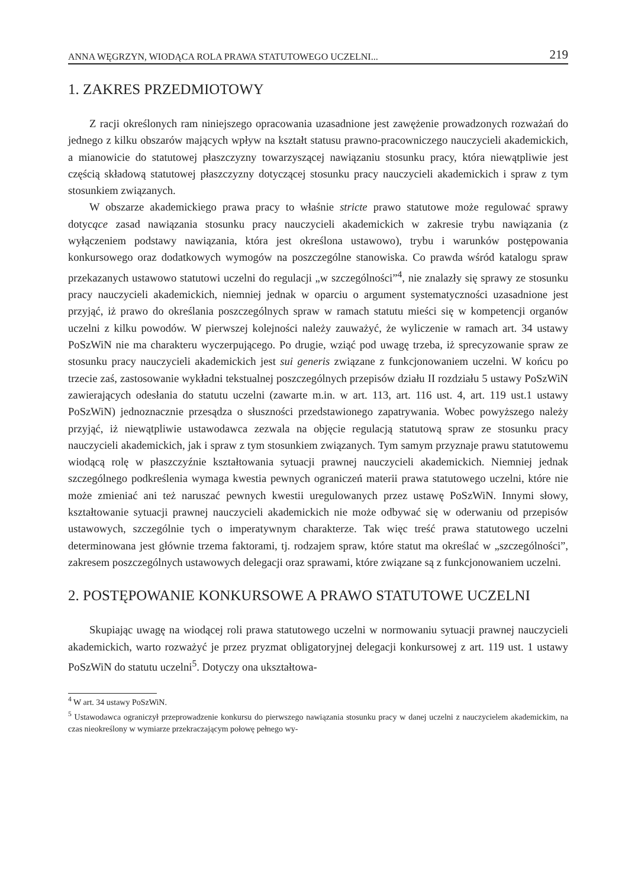ANNA WĘGRZYN, WIODĄCA ROLA PRAWA STATUTOWEGO UCZELNI... 219
1. ZAKRES PRZEDMIOTOWY
Z racji określonych ram niniejszego opracowania uzasadnione jest zawężenie prowadzonych rozważań do jednego z kilku obszarów mających wpływ na kształt statusu prawno-pracowniczego nauczycieli akademickich, a mianowicie do statutowej płaszczyzny towarzyszącej nawiązaniu stosunku pracy, która niewątpliwie jest częścią składową statutowej płaszczyzny dotyczącej stosunku pracy nauczycieli akademickich i spraw z tym stosunkiem związanych.
W obszarze akademickiego prawa pracy to właśnie stricte prawo statutowe może regulować sprawy dotycące zasad nawiązania stosunku pracy nauczycieli akademickich w zakresie trybu nawiązania (z wyłączeniem podstawy nawiązania, która jest określona ustawowo), trybu i warunków postępowania konkursowego oraz dodatkowych wymogów na poszczególne stanowiska. Co prawda wśród katalogu spraw przekazanych ustawowo statutowi uczelni do regulacji „w szczególności”<sup>4</sup>, nie znalazły się sprawy ze stosunku pracy nauczycieli akademickich, niemniej jednak w oparciu o argument systematyczności uzasadnione jest przyjąć, iż prawo do określania poszczególnych spraw w ramach statutu mieści się w kompetencji organów uczelni z kilku powodów. W pierwszej kolejności należy zauważyć, że wyliczenie w ramach art. 34 ustawy PoSzWiN nie ma charakteru wyczerpującego. Po drugie, wziąć pod uwagę trzeba, iż sprecyzowanie spraw ze stosunku pracy nauczycieli akademickich jest sui generis związane z funkcjonowaniem uczelni. W końcu po trzecie zaś, zastosowanie wykładni tekstualnej poszczególnych przepisów działu II rozdziału 5 ustawy PoSzWiN zawierających odesłania do statutu uczelni (zawarte m.in. w art. 113, art. 116 ust. 4, art. 119 ust.1 ustawy PoSzWiN) jednoznacznie przesądza o słuszności przedstawionego zapatrywania. Wobec powyższego należy przyjąć, iż niewątpliwie ustawodawca zezwala na objęcie regulacją statutową spraw ze stosunku pracy nauczycieli akademickich, jak i spraw z tym stosunkiem związanych. Tym samym przyznaje prawu statutowemu wiodącą rolę w płaszczyźnie kształtowania sytuacji prawnej nauczycieli akademickich. Niemniej jednak szczególnego podkreślenia wymaga kwestia pewnych ograniczeń materii prawa statutowego uczelni, które nie może zmieniać ani też naruszać pewnych kwestii uregulowanych przez ustawę PoSzWiN. Innymi słowy, kształtowanie sytuacji prawnej nauczycieli akademickich nie może odbywać się w oderwaniu od przepisów ustawowych, szczególnie tych o imperatywnym charakterze. Tak więc treść prawa statutowego uczelni determinowana jest głównie trzema faktorami, tj. rodzajem spraw, które statut ma określać w „szczególności”, zakresem poszczególnych ustawowych delegacji oraz sprawami, które związane są z funkcjonowaniem uczelni.
2. POSTĘPOWANIE KONKURSOWE A PRAWO STATUTOWE UCZELNI
Skupiając uwagę na wiodącej roli prawa statutowego uczelni w normowaniu sytuacji prawnej nauczycieli akademickich, warto rozważyć je przez pryzmat obligatoryjnej delegacji konkursowej z art. 119 ust. 1 ustawy PoSzWiN do statutu uczelni<sup>5</sup>. Dotyczy ona ukształtowa-
<sup>4</sup> W art. 34 ustawy PoSzWiN.
<sup>5</sup> Ustawodawca ograniczył przeprowadzenie konkursu do pierwszego nawiązania stosunku pracy w danej uczelni z nauczycielem akademickim, na czas nieokreślony w wymiarze przekraczającym połowę pełnego wy-